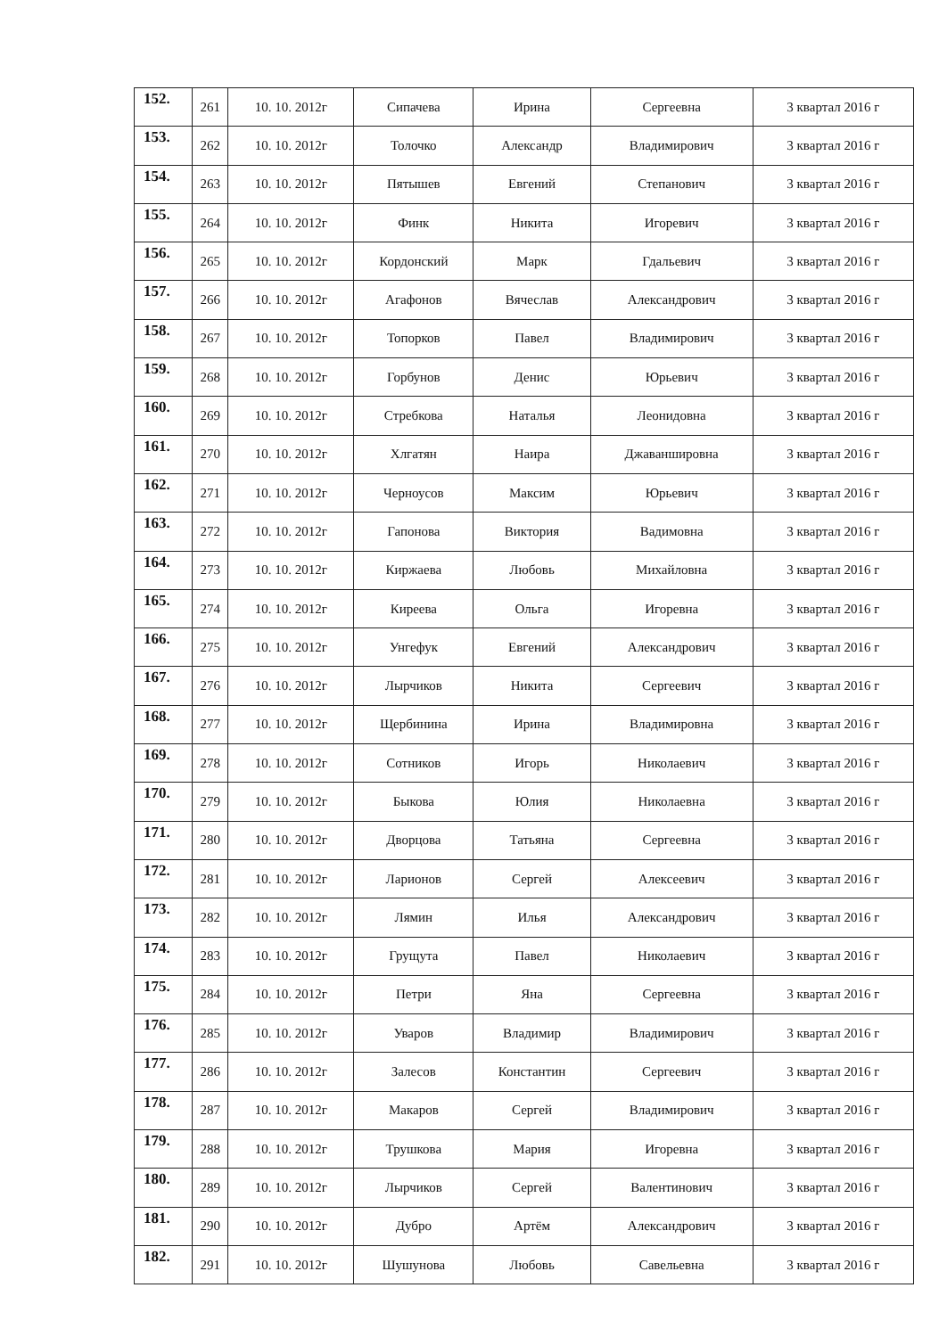| 152. | 261 | 10. 10. 2012г | Сипачева | Ирина | Сергеевна | 3 квартал 2016 г |
| 153. | 262 | 10. 10. 2012г | Толочко | Александр | Владимирович | 3 квартал 2016 г |
| 154. | 263 | 10. 10. 2012г | Пятышев | Евгений | Степанович | 3 квартал 2016 г |
| 155. | 264 | 10. 10. 2012г | Финк | Никита | Игоревич | 3 квартал 2016 г |
| 156. | 265 | 10. 10. 2012г | Кордонский | Марк | Гдальевич | 3 квартал 2016 г |
| 157. | 266 | 10. 10. 2012г | Агафонов | Вячеслав | Александрович | 3 квартал 2016 г |
| 158. | 267 | 10. 10. 2012г | Топорков | Павел | Владимирович | 3 квартал 2016 г |
| 159. | 268 | 10. 10. 2012г | Горбунов | Денис | Юрьевич | 3 квартал 2016 г |
| 160. | 269 | 10. 10. 2012г | Стребкова | Наталья | Леонидовна | 3 квартал 2016 г |
| 161. | 270 | 10. 10. 2012г | Хлгатян | Наира | Джаваншировна | 3 квартал 2016 г |
| 162. | 271 | 10. 10. 2012г | Черноусов | Максим | Юрьевич | 3 квартал 2016 г |
| 163. | 272 | 10. 10. 2012г | Гапонова | Виктория | Вадимовна | 3 квартал 2016 г |
| 164. | 273 | 10. 10. 2012г | Киржаева | Любовь | Михайловна | 3 квартал 2016 г |
| 165. | 274 | 10. 10. 2012г | Киреева | Ольга | Игоревна | 3 квартал 2016 г |
| 166. | 275 | 10. 10. 2012г | Унгефук | Евгений | Александрович | 3 квартал 2016 г |
| 167. | 276 | 10. 10. 2012г | Лырчиков | Никита | Сергеевич | 3 квартал 2016 г |
| 168. | 277 | 10. 10. 2012г | Щербинина | Ирина | Владимировна | 3 квартал 2016 г |
| 169. | 278 | 10. 10. 2012г | Сотников | Игорь | Николаевич | 3 квартал 2016 г |
| 170. | 279 | 10. 10. 2012г | Быкова | Юлия | Николаевна | 3 квартал 2016 г |
| 171. | 280 | 10. 10. 2012г | Дворцова | Татьяна | Сергеевна | 3 квартал 2016 г |
| 172. | 281 | 10. 10. 2012г | Ларионов | Сергей | Алексеевич | 3 квартал 2016 г |
| 173. | 282 | 10. 10. 2012г | Лямин | Илья | Александрович | 3 квартал 2016 г |
| 174. | 283 | 10. 10. 2012г | Грущута | Павел | Николаевич | 3 квартал 2016 г |
| 175. | 284 | 10. 10. 2012г | Петри | Яна | Сергеевна | 3 квартал 2016 г |
| 176. | 285 | 10. 10. 2012г | Уваров | Владимир | Владимирович | 3 квартал 2016 г |
| 177. | 286 | 10. 10. 2012г | Залесов | Константин | Сергеевич | 3 квартал 2016 г |
| 178. | 287 | 10. 10. 2012г | Макаров | Сергей | Владимирович | 3 квартал 2016 г |
| 179. | 288 | 10. 10. 2012г | Трушкова | Мария | Игоревна | 3 квартал 2016 г |
| 180. | 289 | 10. 10. 2012г | Лырчиков | Сергей | Валентинович | 3 квартал 2016 г |
| 181. | 290 | 10. 10. 2012г | Дубро | Артём | Александрович | 3 квартал 2016 г |
| 182. | 291 | 10. 10. 2012г | Шушунова | Любовь | Савельевна | 3 квартал 2016 г |